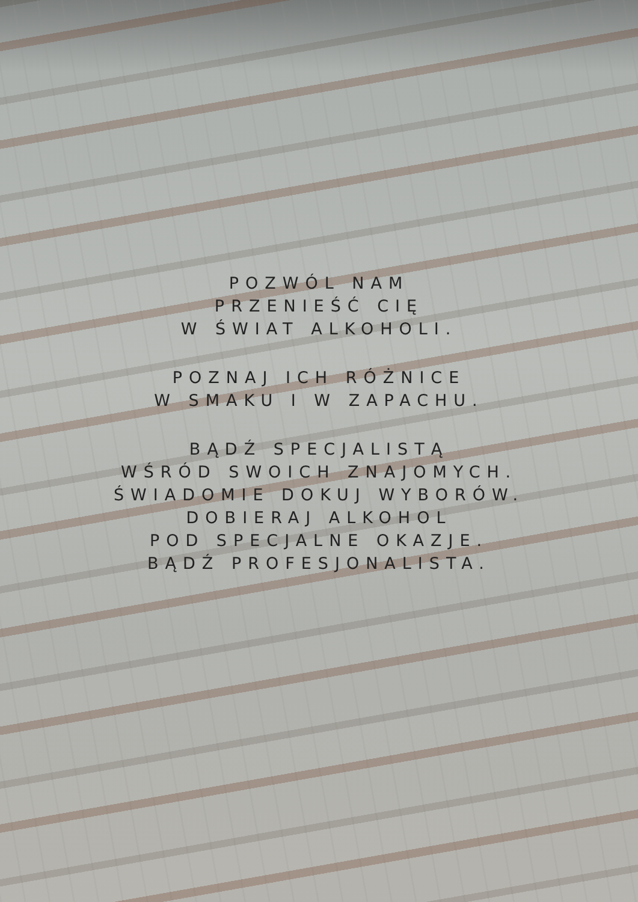POZWÓL NAM
PRZENIEŚĆ CIĘ
W ŚWIAT ALKOHOLI.
POZNAJ ICH RÓŻNICE
W SMAKU I W ZAPACHU.
BĄDŹ SPECJALISTĄ
WŚRÓD SWOICH ZNAJOMYCH.
ŚWIADOMIE DOKUJ WYBORÓW.
DOBIERAJ ALKOHOL
POD SPECJALNE OKAZJE.
BĄDŹ PROFESJONALISTA.